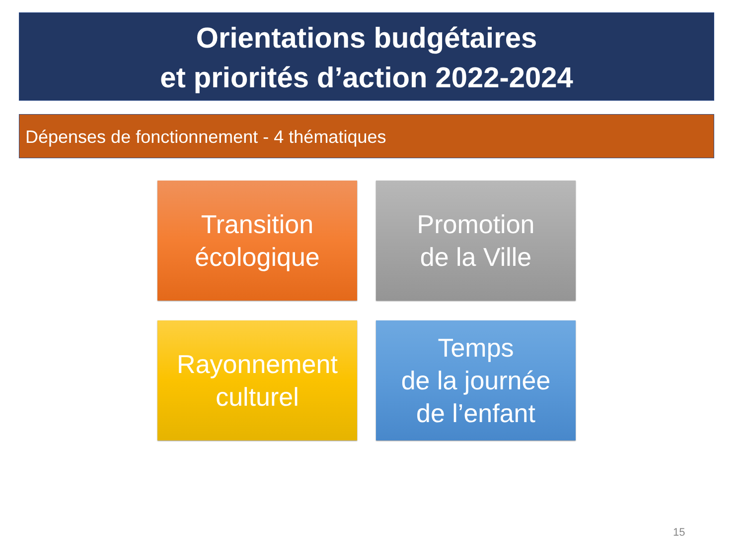Orientations budgétaires
et priorités d’action 2022-2024
Dépenses de fonctionnement - 4 thématiques
Transition
écologique
Promotion
de la Ville
Rayonnement
culturel
Temps
de la journée
de l’enfant
15